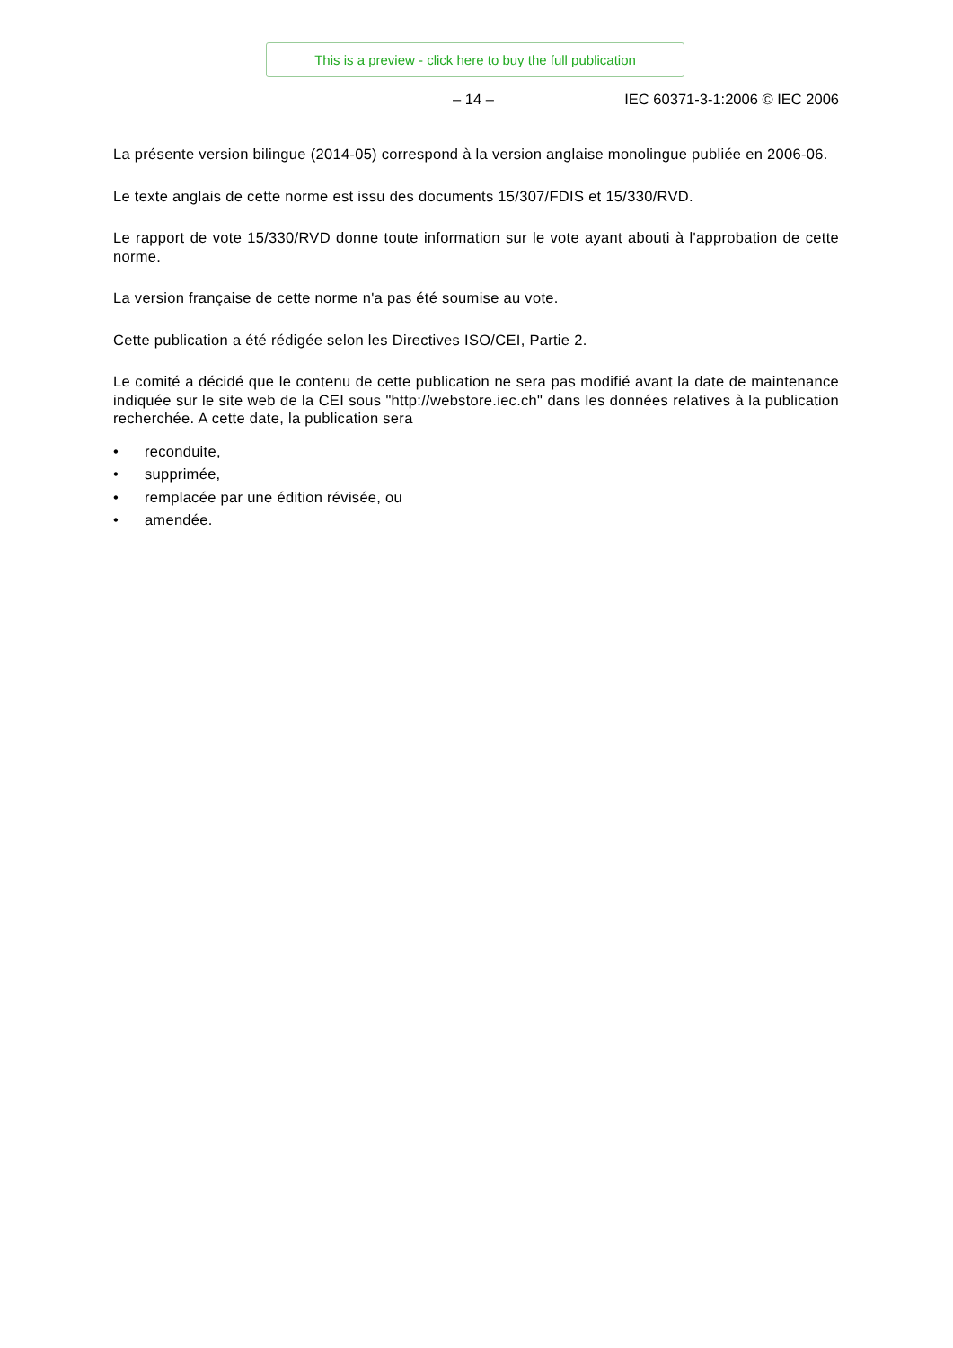This is a preview - click here to buy the full publication
– 14 – IEC 60371-3-1:2006 © IEC 2006
La présente version bilingue (2014-05) correspond à la version anglaise monolingue publiée en 2006-06.
Le texte anglais de cette norme est issu des documents 15/307/FDIS et 15/330/RVD.
Le rapport de vote 15/330/RVD donne toute information sur le vote ayant abouti à l'approbation de cette norme.
La version française de cette norme n'a pas été soumise au vote.
Cette publication a été rédigée selon les Directives ISO/CEI, Partie 2.
Le comité a décidé que le contenu de cette publication ne sera pas modifié avant la date de maintenance indiquée sur le site web de la CEI sous "http://webstore.iec.ch" dans les données relatives à la publication recherchée. A cette date, la publication sera
• reconduite,
• supprimée,
• remplacée par une édition révisée, ou
• amendée.